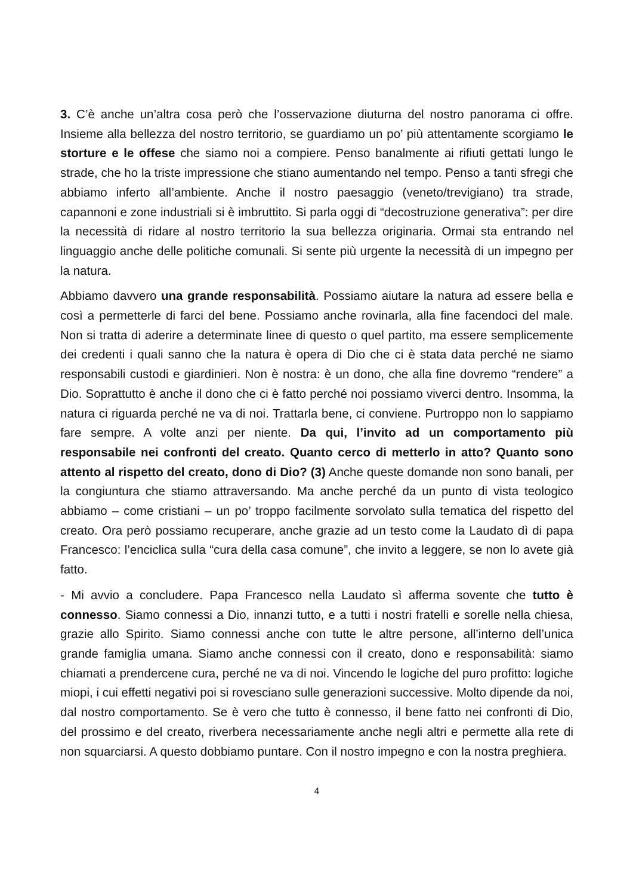3. C’è anche un’altra cosa però che l’osservazione diuturna del nostro panorama ci offre. Insieme alla bellezza del nostro territorio, se guardiamo un po’ più attentamente scorgiamo le storture e le offese che siamo noi a compiere. Penso banalmente ai rifiuti gettati lungo le strade, che ho la triste impressione che stiano aumentando nel tempo. Penso a tanti sfregi che abbiamo inferto all’ambiente. Anche il nostro paesaggio (veneto/trevigiano) tra strade, capannoni e zone industriali si è imbruttito. Si parla oggi di “decostruzione generativa”: per dire la necessità di ridare al nostro territorio la sua bellezza originaria. Ormai sta entrando nel linguaggio anche delle politiche comunali. Si sente più urgente la necessità di un impegno per la natura.
Abbiamo davvero una grande responsabilità. Possiamo aiutare la natura ad essere bella e così a permetterle di farci del bene. Possiamo anche rovinarla, alla fine facendoci del male. Non si tratta di aderire a determinate linee di questo o quel partito, ma essere semplicemente dei credenti i quali sanno che la natura è opera di Dio che ci è stata data perché ne siamo responsabili custodi e giardinieri. Non è nostra: è un dono, che alla fine dovremo “rendere” a Dio. Soprattutto è anche il dono che ci è fatto perché noi possiamo viverci dentro. Insomma, la natura ci riguarda perché ne va di noi. Trattarla bene, ci conviene. Purtroppo non lo sappiamo fare sempre. A volte anzi per niente. Da qui, l’invito ad un comportamento più responsabile nei confronti del creato. Quanto cerco di metterlo in atto? Quanto sono attento al rispetto del creato, dono di Dio? (3) Anche queste domande non sono banali, per la congiuntura che stiamo attraversando. Ma anche perché da un punto di vista teologico abbiamo – come cristiani – un po’ troppo facilmente sorvolato sulla tematica del rispetto del creato. Ora però possiamo recuperare, anche grazie ad un testo come la Laudato dì di papa Francesco: l’enciclica sulla “cura della casa comune”, che invito a leggere, se non lo avete già fatto.
- Mi avvio a concludere. Papa Francesco nella Laudato sì afferma sovente che tutto è connesso. Siamo connessi a Dio, innanzi tutto, e a tutti i nostri fratelli e sorelle nella chiesa, grazie allo Spirito. Siamo connessi anche con tutte le altre persone, all’interno dell’unica grande famiglia umana. Siamo anche connessi con il creato, dono e responsabilità: siamo chiamati a prendercene cura, perché ne va di noi. Vincendo le logiche del puro profitto: logiche miopi, i cui effetti negativi poi si rovesciano sulle generazioni successive. Molto dipende da noi, dal nostro comportamento. Se è vero che tutto è connesso, il bene fatto nei confronti di Dio, del prossimo e del creato, riverbera necessariamente anche negli altri e permette alla rete di non squarciarsi. A questo dobbiamo puntare. Con il nostro impegno e con la nostra preghiera.
4